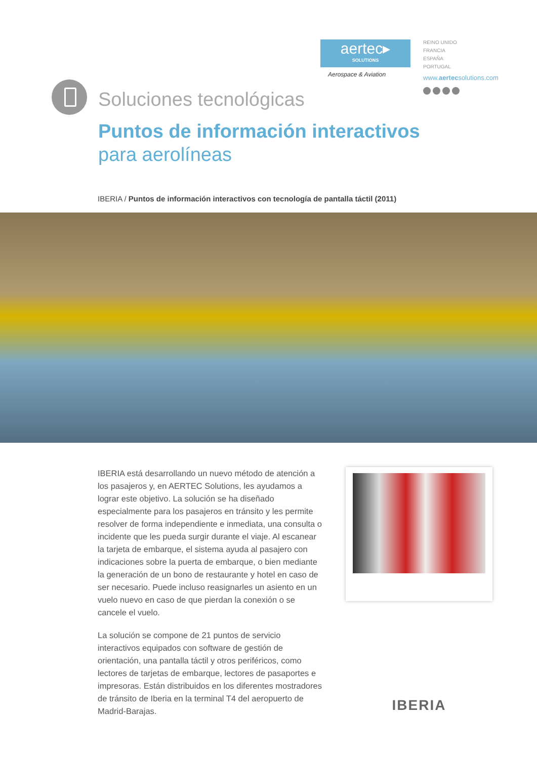aertec▸
SOLUTIONS
Aerospace & Aviation
REINO UNIDO
FRANCIA
ESPAÑA
PORTUGAL
www.aertecsolutions.com
Soluciones tecnológicas
Puntos de información interactivos
para aerolíneas
IBERIA / Puntos de información interactivos con tecnología de pantalla táctil (2011)
IBERIA está desarrollando un nuevo método de atención a los pasajeros y, en AERTEC Solutions, les ayudamos a lograr este objetivo. La solución se ha diseñado especialmente para los pasajeros en tránsito y les permite resolver de forma independiente e inmediata, una consulta o incidente que les pueda surgir durante el viaje. Al escanear la tarjeta de embarque, el sistema ayuda al pasajero con indicaciones sobre la puerta de embarque, o bien mediante la generación de un bono de restaurante y hotel en caso de ser necesario. Puede incluso reasignarles un asiento en un vuelo nuevo en caso de que pierdan la conexión o se cancele el vuelo.
La solución se compone de 21 puntos de servicio interactivos equipados con software de gestión de orientación, una pantalla táctil y otros periféricos, como lectores de tarjetas de embarque, lectores de pasaportes e impresoras. Están distribuidos en los diferentes mostradores de tránsito de Iberia en la terminal T4 del aeropuerto de Madrid-Barajas.
IBERIA